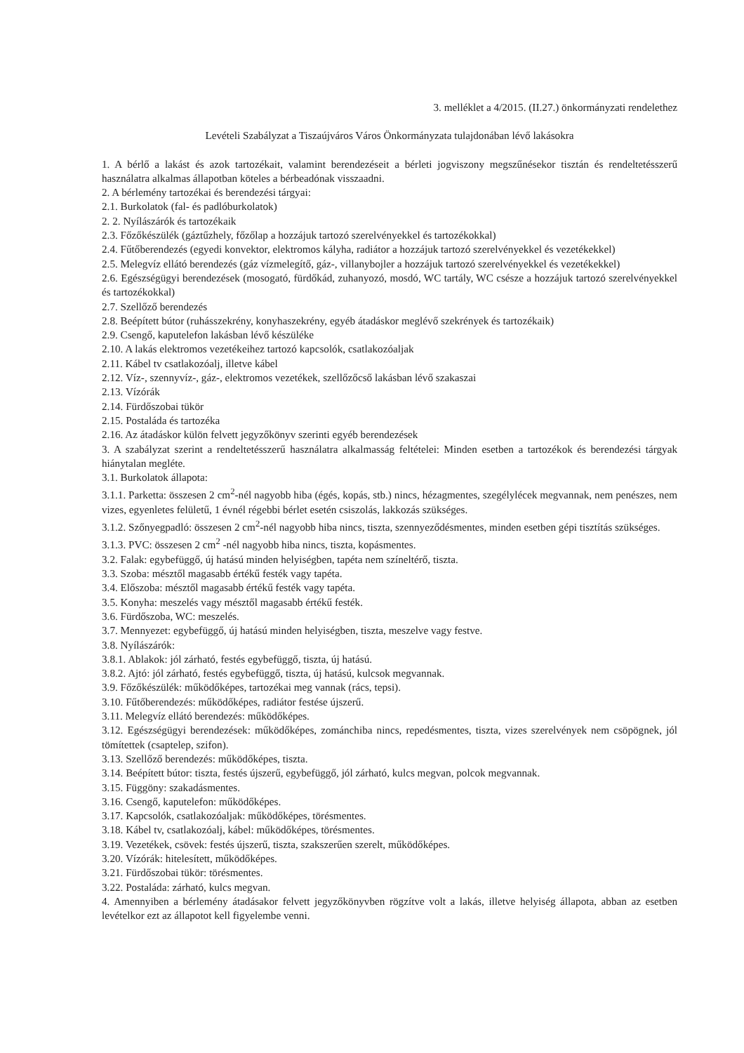3. melléklet a 4/2015. (II.27.) önkormányzati rendelethez
Levételi Szabályzat a Tiszaújváros Város Önkormányzata tulajdonában lévő lakásokra
1. A bérlő a lakást és azok tartozékait, valamint berendezéseit a bérleti jogviszony megszűnésekor tisztán és rendeltetésszerű használatra alkalmas állapotban köteles a bérbeadónak visszaadni.
2. A bérlemény tartozékai és berendezési tárgyai:
2.1. Burkolatok (fal- és padlóburkolatok)
2. 2. Nyílászárók és tartozékaik
2.3. Főzőkészülék (gáztűzhely, főzőlap a hozzájuk tartozó szerelvényekkel és tartozékokkal)
2.4. Fűtőberendezés (egyedi konvektor, elektromos kályha, radiátor a hozzájuk tartozó szerelvényekkel és vezetékekkel)
2.5. Melegvíz ellátó berendezés (gáz vízmelegítő, gáz-, villanybojler a hozzájuk tartozó szerelvényekkel és vezetékekkel)
2.6. Egészségügyi berendezések (mosogató, fürdőkád, zuhanyozó, mosdó, WC tartály, WC csésze a hozzájuk tartozó szerelvényekkel és tartozékokkal)
2.7. Szellőző berendezés
2.8. Beépített bútor (ruhásszekrény, konyhaszekrény, egyéb átadáskor meglévő szekrények és tartozékaik)
2.9. Csengő, kaputelefon lakásban lévő készüléke
2.10. A lakás elektromos vezetékeihez tartozó kapcsolók, csatlakozóaljak
2.11. Kábel tv csatlakozóalj, illetve kábel
2.12. Víz-, szennyvíz-, gáz-, elektromos vezetékek, szellőzőcső lakásban lévő szakaszai
2.13. Vízórák
2.14. Fürdőszobai tükör
2.15. Postaláda és tartozéka
2.16. Az átadáskor külön felvett jegyzőkönyv szerinti egyéb berendezések
3. A szabályzat szerint a rendeltetésszerű használatra alkalmasság feltételei: Minden esetben a tartozékok és berendezési tárgyak hiánytalan megléte.
3.1. Burkolatok állapota:
3.1.1. Parketta: összesen 2 cm<sup>2</sup>-nél nagyobb hiba (égés, kopás, stb.) nincs, hézagmentes, szegélylécek megvannak, nem penészes, nem vizes, egyenletes felületű, 1 évnél régebbi bérlet esetén csiszolás, lakkozás szükséges.
3.1.2. Szőnyegpadló: összesen 2 cm<sup>2</sup>-nél nagyobb hiba nincs, tiszta, szennyeződésmentes, minden esetben gépi tisztítás szükséges.
3.1.3. PVC: összesen 2 cm<sup>2</sup> -nél nagyobb hiba nincs, tiszta, kopásmentes.
3.2. Falak: egybefüggő, új hatású minden helyiségben, tapéta nem színeltérő, tiszta.
3.3. Szoba: mésztől magasabb értékű festék vagy tapéta.
3.4. Előszoba: mésztől magasabb értékű festék vagy tapéta.
3.5. Konyha: meszelés vagy mésztől magasabb értékű festék.
3.6. Fürdőszoba, WC: meszelés.
3.7. Mennyezet: egybefüggő, új hatású minden helyiségben, tiszta, meszelve vagy festve.
3.8. Nyílászárók:
3.8.1. Ablakok: jól zárható, festés egybefüggő, tiszta, új hatású.
3.8.2. Ajtó: jól zárható, festés egybefüggő, tiszta, új hatású, kulcsok megvannak.
3.9. Főzőkészülék: működőképes, tartozékai meg vannak (rács, tepsi).
3.10. Fűtőberendezés: működőképes, radiátor festése újszerű.
3.11. Melegvíz ellátó berendezés: működőképes.
3.12. Egészségügyi berendezések: működőképes, zománchiba nincs, repedésmentes, tiszta, vizes szerelvények nem csöpögnek, jól tömítettek (csaptelep, szifon).
3.13. Szellőző berendezés: működőképes, tiszta.
3.14. Beépített bútor: tiszta, festés újszerű, egybefüggő, jól zárható, kulcs megvan, polcok megvannak.
3.15. Függöny: szakadásmentes.
3.16. Csengő, kaputelefon: működőképes.
3.17. Kapcsolók, csatlakozóaljak: működőképes, törésmentes.
3.18. Kábel tv, csatlakozóalj, kábel: működőképes, törésmentes.
3.19. Vezetékek, csövek: festés újszerű, tiszta, szakszerűen szerelt, működőképes.
3.20. Vízórák: hitelesített, működőképes.
3.21. Fürdőszobai tükör: törésmentes.
3.22. Postaláda: zárható, kulcs megvan.
4. Amennyiben a bérlemény átadásakor felvett jegyzőkönyvben rögzítve volt a lakás, illetve helyiség állapota, abban az esetben levételkor ezt az állapotot kell figyelembe venni.